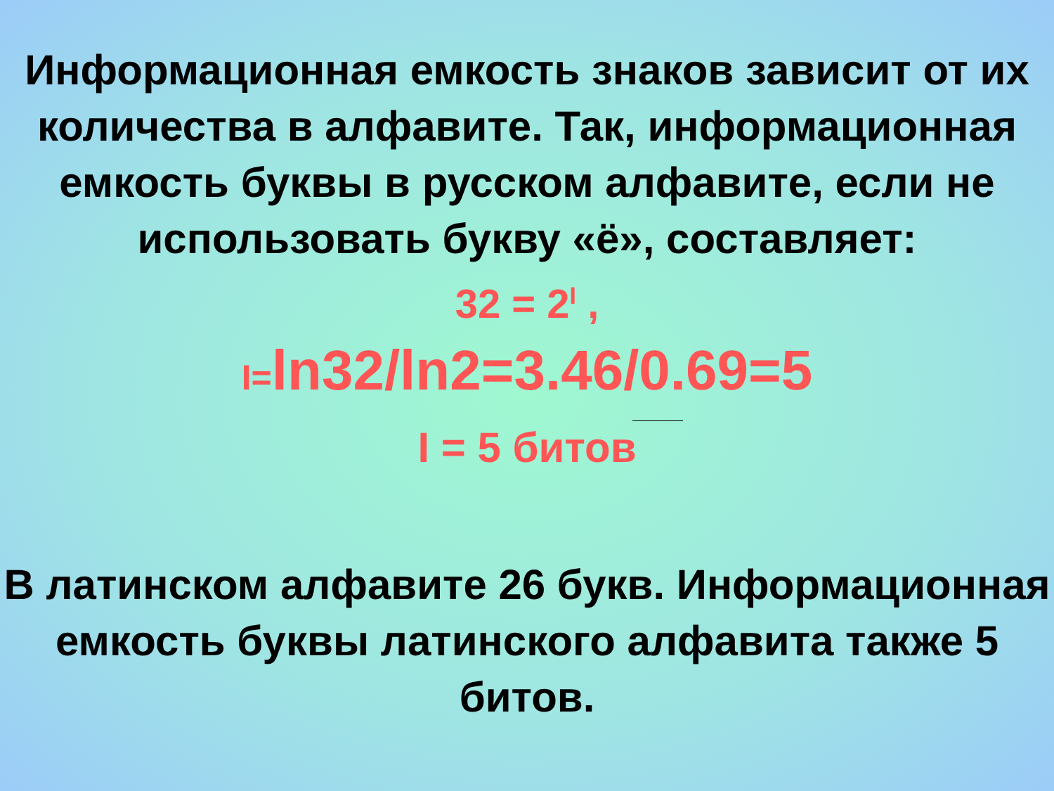Информационная емкость знаков зависит от их количества в алфавите. Так, информационная емкость буквы в русском алфавите, если не использовать букву «ё», составляет:
32 = 2<sup>I</sup> ,
I=ln32/ln2=3.46/0.69=5
I = 5 битов
В латинском алфавите 26 букв. Информационная емкость буквы латинского алфавита также 5 битов.